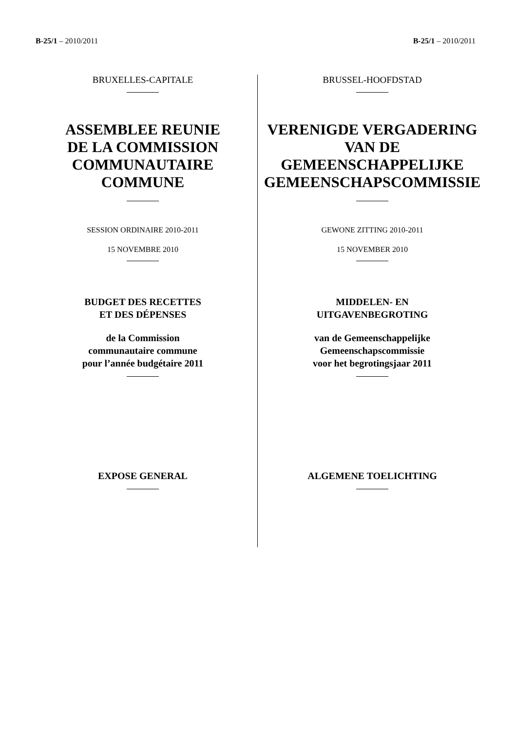B-25/1 – 2010/2011 B-25/1 – 2010/2011
BRUXELLES-CAPITALE
ASSEMBLEE REUNIE
DE LA COMMISSION
COMMUNAUTAIRE
COMMUNE
SESSION ORDINAIRE 2010-2011
15 NOVEMBRE 2010
BUDGET DES RECETTES
ET DES DÉPENSES
de la Commission
communautaire commune
pour l’année budgétaire 2011
EXPOSE GENERAL
BRUSSEL-HOOFDSTAD
VERENIGDE VERGADERING
VAN DE
GEMEENSCHAPPELIJKE
GEMEENSCHAPSCOMMISSIE
GEWONE ZITTING 2010-2011
15 NOVEMBER 2010
MIDDELEN- EN
UITGAVENBEGROTING
van de Gemeenschappelijke
Gemeenschapscommissie
voor het begrotingsjaar 2011
ALGEMENE TOELICHTING